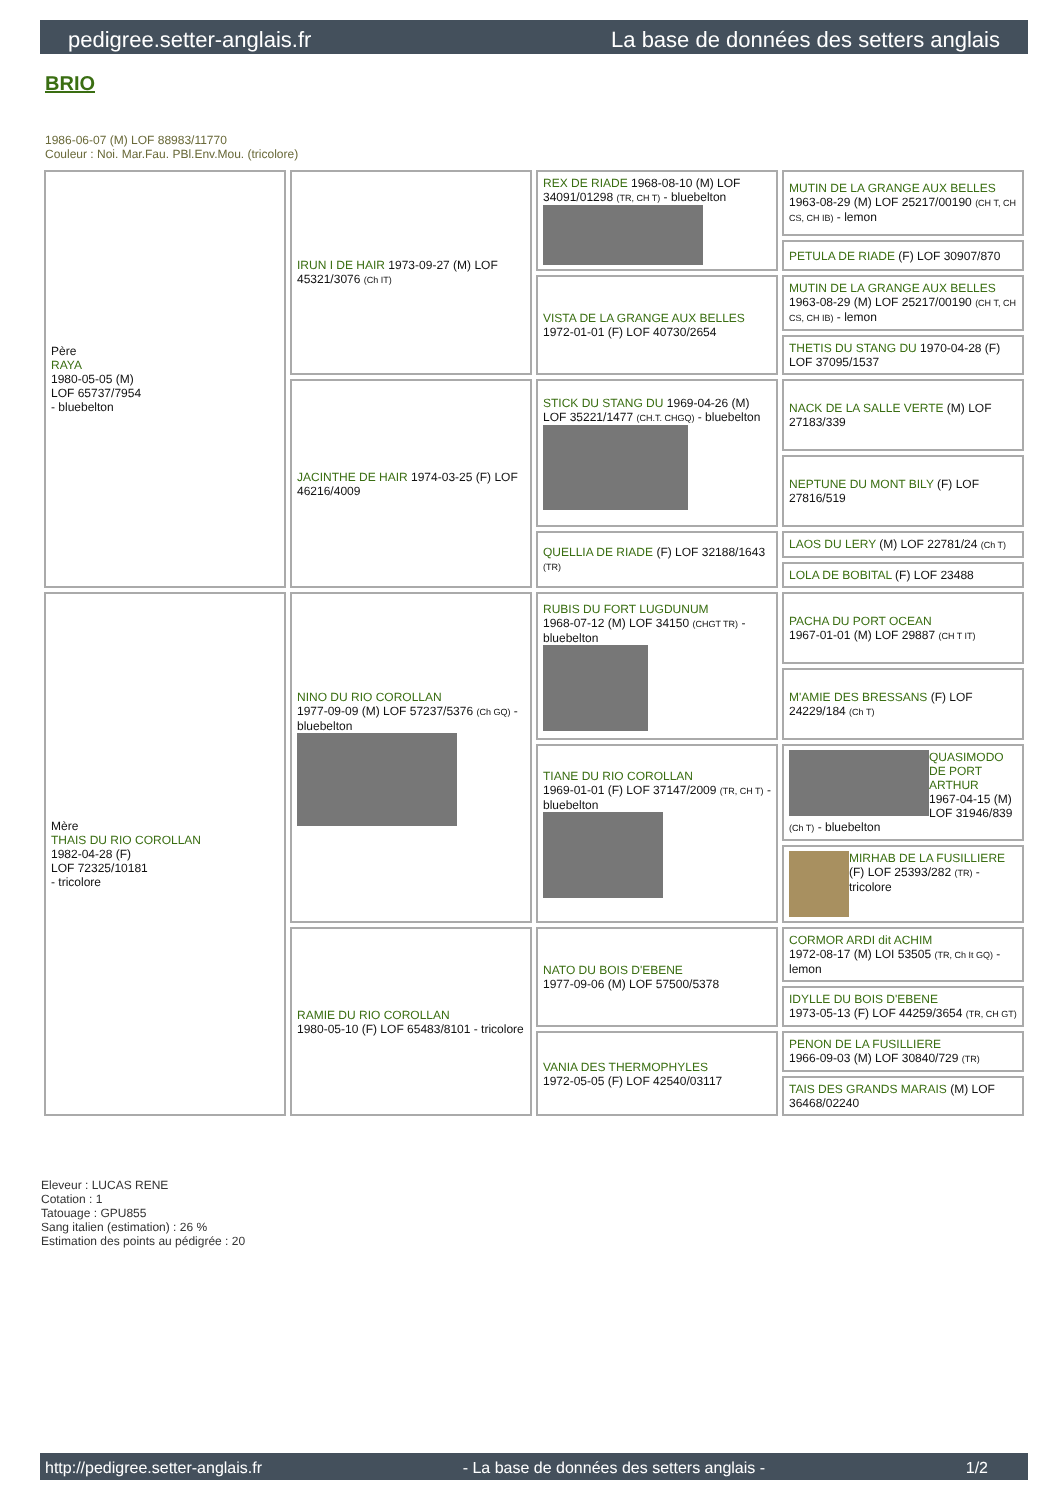pedigree.setter-anglais.fr La base de données des setters anglais
BRIO
1986-06-07 (M) LOF 88983/11770
Couleur : Noi. Mar.Fau. PBl.Env.Mou. (tricolore)
| Père RAYA 1980-05-05 (M) LOF 65737/7954 - bluebelton | IRUN I DE HAIR 1973-09-27 (M) LOF 45321/3076 (Ch IT) | REX DE RIADE 1968-08-10 (M) LOF 34091/01298 (TR, CH T) - bluebelton | MUTIN DE LA GRANGE AUX BELLES 1963-08-29 (M) LOF 25217/00190 (CH T, CH CS, CH IB) - lemon |
| | | | PETULA DE RIADE (F) LOF 30907/870 |
| | | VISTA DE LA GRANGE AUX BELLES 1972-01-01 (F) LOF 40730/2654 | MUTIN DE LA GRANGE AUX BELLES 1963-08-29 (M) LOF 25217/00190 (CH T, CH CS, CH IB) - lemon |
| | | | THETIS DU STANG DU 1970-04-28 (F) LOF 37095/1537 |
| | JACINTHE DE HAIR 1974-03-25 (F) LOF 46216/4009 | STICK DU STANG DU 1969-04-26 (M) LOF 35221/1477 (CH.T. CHGQ) - bluebelton | NACK DE LA SALLE VERTE (M) LOF 27183/339 |
| | | | NEPTUNE DU MONT BILY (F) LOF 27816/519 |
| | | QUELLIA DE RIADE (F) LOF 32188/1643 (TR) | LAOS DU LERY (M) LOF 22781/24 (Ch T) |
| | | | LOLA DE BOBITAL (F) LOF 23488 |
| Mère THAIS DU RIO COROLLAN 1982-04-28 (F) LOF 72325/10181 - tricolore | NINO DU RIO COROLLAN 1977-09-09 (M) LOF 57237/5376 (Ch GQ) - bluebelton | RUBIS DU FORT LUGDUNUM 1968-07-12 (M) LOF 34150 (CHGT TR) - bluebelton | PACHA DU PORT OCEAN 1967-01-01 (M) LOF 29887 (CH T IT) |
| | | | M'AMIE DES BRESSANS (F) LOF 24229/184 (Ch T) |
| | | TIANE DU RIO COROLLAN 1969-01-01 (F) LOF 37147/2009 (TR, CH T) - bluebelton | QUASIMODO DE PORT ARTHUR 1967-04-15 (M) LOF 31946/839 (Ch T) - bluebelton |
| | | | MIRHAB DE LA FUSILLIERE (F) LOF 25393/282 (TR) - tricolore |
| | RAMIE DU RIO COROLLAN 1980-05-10 (F) LOF 65483/8101 - tricolore | NATO DU BOIS D'EBENE 1977-09-06 (M) LOF 57500/5378 | CORMOR ARDI dit ACHIM 1972-08-17 (M) LOI 53505 (TR, Ch It GQ) - lemon |
| | | | IDYLLE DU BOIS D'EBENE 1973-05-13 (F) LOF 44259/3654 (TR, CH GT) |
| | | VANIA DES THERMOPHYLES 1972-05-05 (F) LOF 42540/03117 | PENON DE LA FUSILLIERE 1966-09-03 (M) LOF 30840/729 (TR) |
| | | | TAIS DES GRANDS MARAIS (M) LOF 36468/02240 |
Eleveur : LUCAS RENE
Cotation : 1
Tatouage : GPU855
Sang italien (estimation) : 26 %
Estimation des points au pédigrée : 20
http://pedigree.setter-anglais.fr - La base de données des setters anglais - 1/2